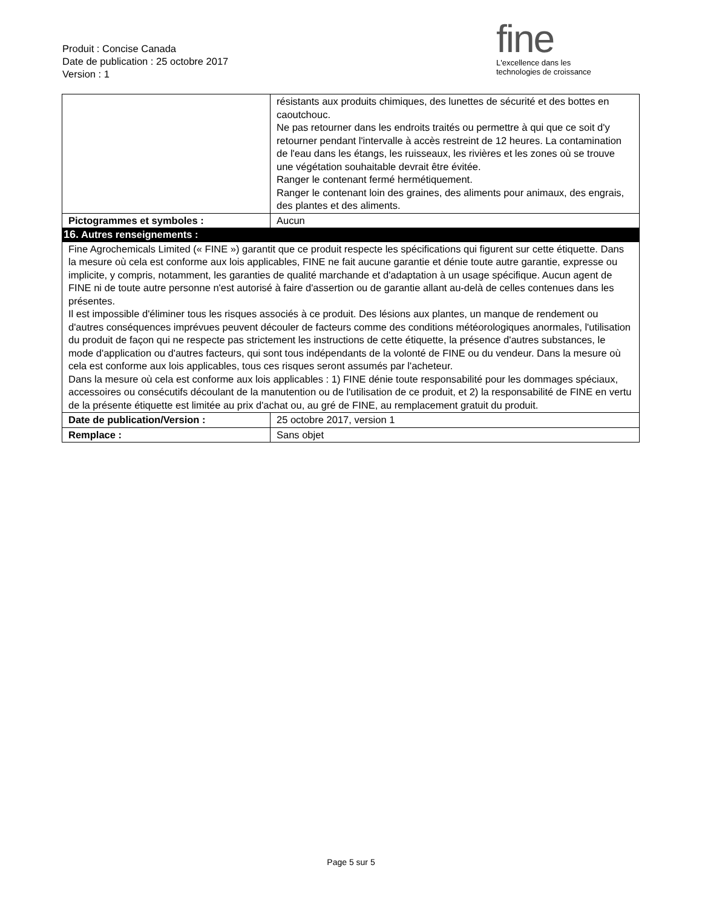Produit : Concise Canada
Date de publication : 25 octobre 2017
Version : 1
fine
L'excellence dans les
technologies de croissance
| | résistants aux produits chimiques, des lunettes de sécurité et des bottes en caoutchouc. Ne pas retourner dans les endroits traités ou permettre à qui que ce soit d'y retourner pendant l'intervalle à accès restreint de 12 heures. La contamination de l'eau dans les étangs, les ruisseaux, les rivières et les zones où se trouve une végétation souhaitable devrait être évitée. Ranger le contenant fermé hermétiquement. Ranger le contenant loin des graines, des aliments pour animaux, des engrais, des plantes et des aliments. | |
| Pictogrammes et symboles : | Aucun | |
| 16. Autres renseignements : | | |
| Fine Agrochemicals Limited (« FINE ») garantit que ce produit respecte les spécifications qui figurent sur cette étiquette. Dans la mesure où cela est conforme aux lois applicables, FINE ne fait aucune garantie et dénie toute autre garantie, expresse ou implicite, y compris, notamment, les garanties de qualité marchande et d'adaptation à un usage spécifique. Aucun agent de FINE ni de toute autre personne n'est autorisé à faire d'assertion ou de garantie allant au-delà de celles contenues dans les présentes. Il est impossible d'éliminer tous les risques associés à ce produit. Des lésions aux plantes, un manque de rendement ou d'autres conséquences imprévues peuvent découler de facteurs comme des conditions météorologiques anormales, l'utilisation du produit de façon qui ne respecte pas strictement les instructions de cette étiquette, la présence d'autres substances, le mode d'application ou d'autres facteurs, qui sont tous indépendants de la volonté de FINE ou du vendeur. Dans la mesure où cela est conforme aux lois applicables, tous ces risques seront assumés par l'acheteur. Dans la mesure où cela est conforme aux lois applicables : 1) FINE dénie toute responsabilité pour les dommages spéciaux, accessoires ou consécutifs découlant de la manutention ou de l'utilisation de ce produit, et 2) la responsabilité de FINE en vertu de la présente étiquette est limitée au prix d'achat ou, au gré de FINE, au remplacement gratuit du produit. | | |
| Date de publication/Version : | | 25 octobre 2017, version 1 |
| Remplace : | | Sans objet |
Page 5 sur 5